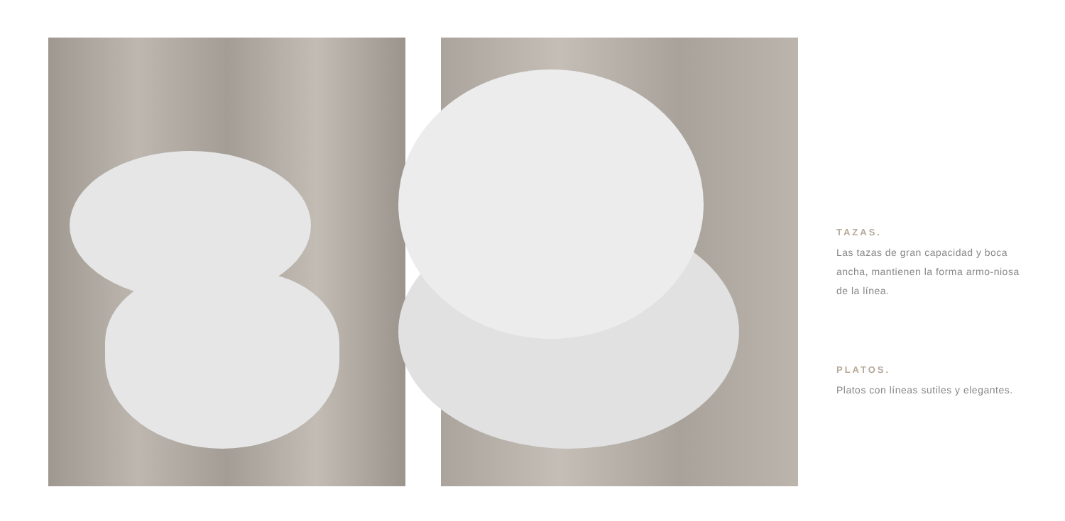TAZAS.
Las tazas de gran capacidad y boca ancha, mantienen la forma armo-niosa de la línea.
PLATOS.
Platos con líneas sutiles y elegantes.